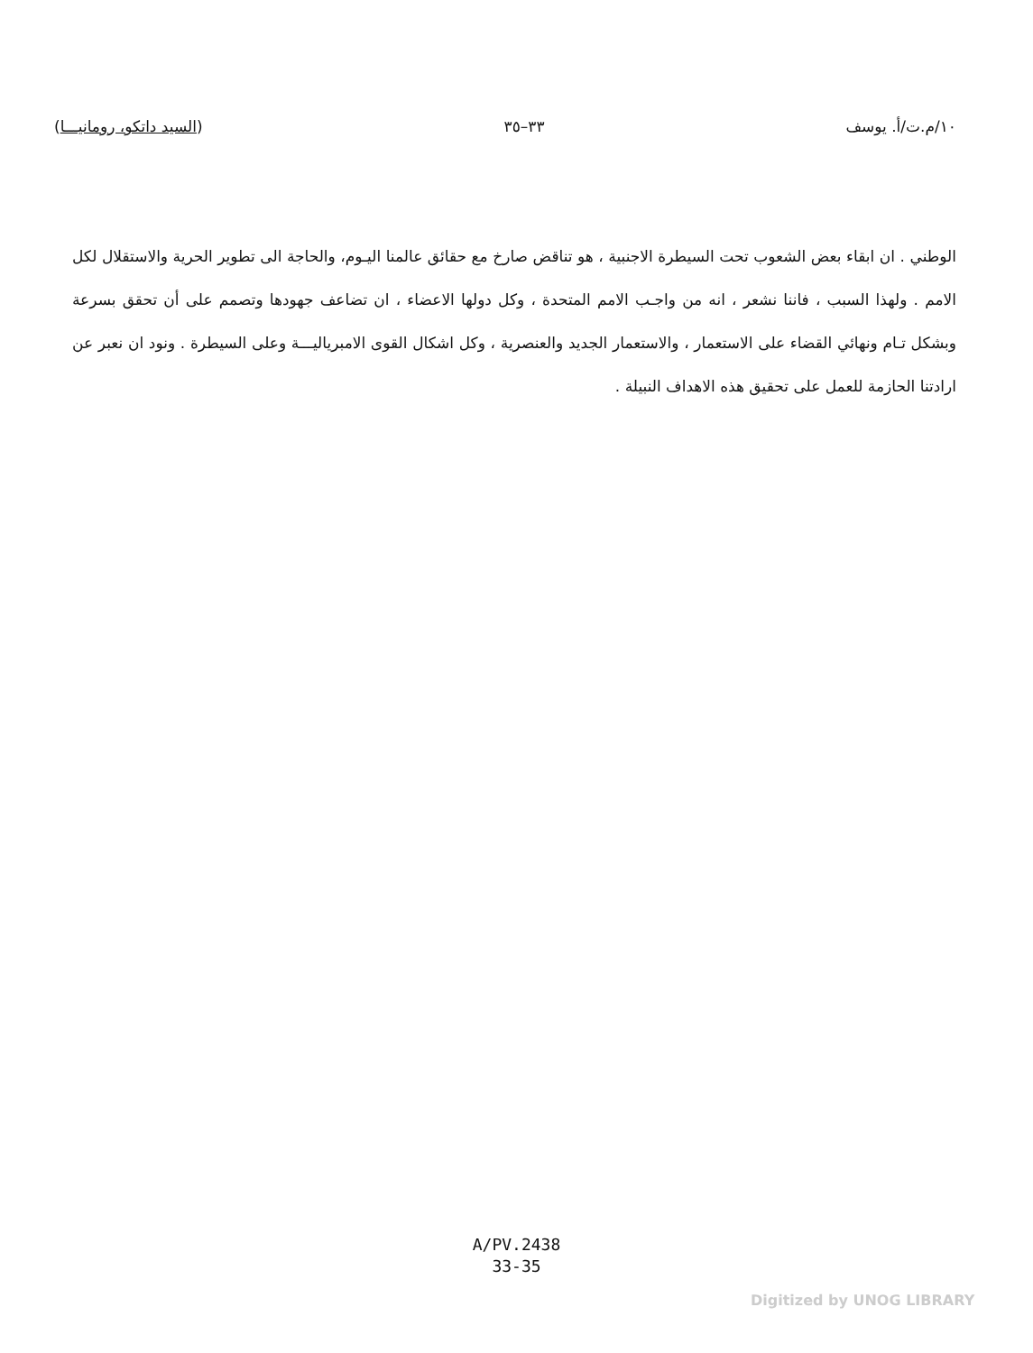١٠/م.ت/أ. يوسف ٣٣–٣٥ (السيد داتكو، رومانيـــا)
الوطني . ان ابقاء بعض الشعوب تحت السيطرة الاجنبية ، هو تناقض صارخ مع حقائق عالمنا اليـوم، والحاجة الى تطوير الحرية والاستقلال لكل الامم . ولهذا السبب ، فاننا نشعر ، انه من واجـب الامم المتحدة ، وكل دولها الاعضاء ، ان تضاعف جهودها وتصمم على أن تحقق بسرعة وبشكل تـام ونهائي القضاء على الاستعمار ، والاستعمار الجديد والعنصرية ، وكل اشكال القوى الامبرياليـــة وعلى السيطرة . ونود ان نعبر عن ارادتنا الحازمة للعمل على تحقيق هذه الاهداف النبيلة .
A/PV.2438
33-35
Digitized by UNOG LIBRARY